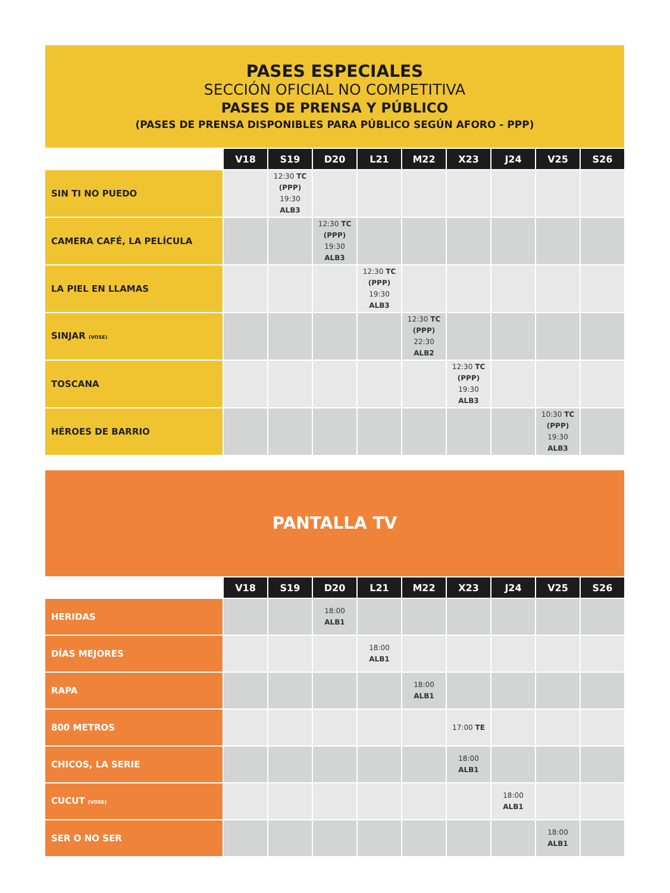PASES ESPECIALES
SECCIÓN OFICIAL NO COMPETITIVA
PASES DE PRENSA Y PÚBLICO
(PASES DE PRENSA DISPONIBLES PARA PÚBLICO SEGÚN AFORO - PPP)
| | V18 | S19 | D20 | L21 | M22 | X23 | J24 | V25 | S26 |
| --- | --- | --- | --- | --- | --- | --- | --- | --- | --- |
| SIN TI NO PUEDO | | 12:30 TC (PPP) 19:30 ALB3 | | | | | | | |
| CAMERA CAFÉ, LA PELÍCULA | | | 12:30 TC (PPP) 19:30 ALB3 | | | | | | |
| LA PIEL EN LLAMAS | | | | 12:30 TC (PPP) 19:30 ALB3 | | | | | |
| SINJAR (VOSE) | | | | | 12:30 TC (PPP) 22:30 ALB2 | | | | |
| TOSCANA | | | | | | 12:30 TC (PPP) 19:30 ALB3 | | | |
| HÉROES DE BARRIO | | | | | | | | 10:30 TC (PPP) 19:30 ALB3 | |
PANTALLA TV
| | V18 | S19 | D20 | L21 | M22 | X23 | J24 | V25 | S26 |
| --- | --- | --- | --- | --- | --- | --- | --- | --- | --- |
| HERIDAS | | | 18:00 ALB1 | | | | | | |
| DÍAS MEJORES | | | | 18:00 ALB1 | | | | | |
| RAPA | | | | | 18:00 ALB1 | | | | |
| 800 METROS | | | | | | 17:00 TE | | | |
| CHICOS, LA SERIE | | | | | | 18:00 ALB1 | | | |
| CUCUT (VOSE) | | | | | | | 18:00 ALB1 | | |
| SER O NO SER | | | | | | | | 18:00 ALB1 | |